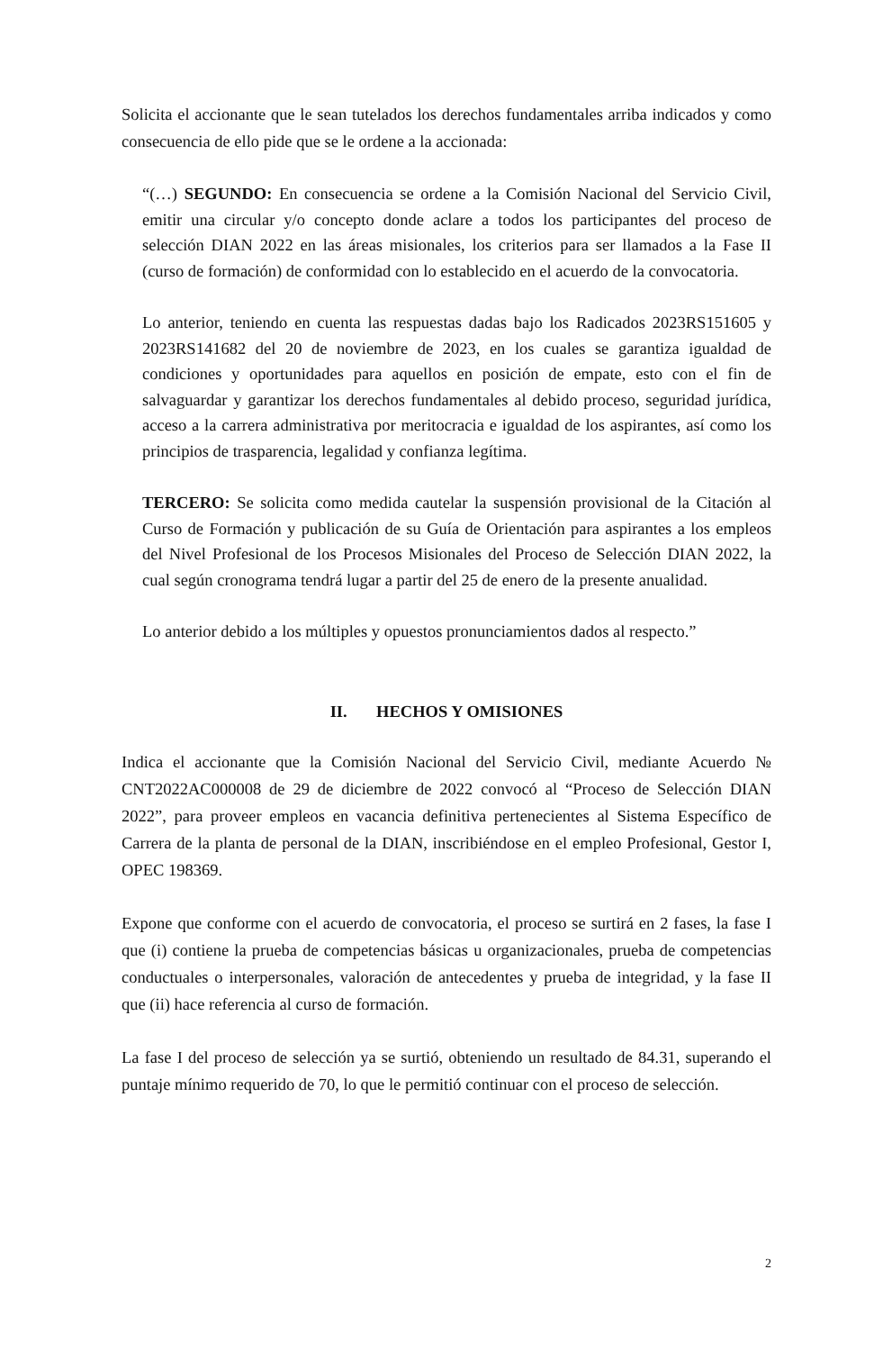Solicita el accionante que le sean tutelados los derechos fundamentales arriba indicados y como consecuencia de ello pide que se le ordene a la accionada:
“(…) SEGUNDO: En consecuencia se ordene a la Comisión Nacional del Servicio Civil, emitir una circular y/o concepto donde aclare a todos los participantes del proceso de selección DIAN 2022 en las áreas misionales, los criterios para ser llamados a la Fase II (curso de formación) de conformidad con lo establecido en el acuerdo de la convocatoria.
Lo anterior, teniendo en cuenta las respuestas dadas bajo los Radicados 2023RS151605 y 2023RS141682 del 20 de noviembre de 2023, en los cuales se garantiza igualdad de condiciones y oportunidades para aquellos en posición de empate, esto con el fin de salvaguardar y garantizar los derechos fundamentales al debido proceso, seguridad jurídica, acceso a la carrera administrativa por meritocracia e igualdad de los aspirantes, así como los principios de trasparencia, legalidad y confianza legítima.
TERCERO: Se solicita como medida cautelar la suspensión provisional de la Citación al Curso de Formación y publicación de su Guía de Orientación para aspirantes a los empleos del Nivel Profesional de los Procesos Misionales del Proceso de Selección DIAN 2022, la cual según cronograma tendrá lugar a partir del 25 de enero de la presente anualidad.
Lo anterior debido a los múltiples y opuestos pronunciamientos dados al respecto.”
II. HECHOS Y OMISIONES
Indica el accionante que la Comisión Nacional del Servicio Civil, mediante Acuerdo № CNT2022AC000008 de 29 de diciembre de 2022 convocó al “Proceso de Selección DIAN 2022”, para proveer empleos en vacancia definitiva pertenecientes al Sistema Específico de Carrera de la planta de personal de la DIAN, inscribiéndose en el empleo Profesional, Gestor I, OPEC 198369.
Expone que conforme con el acuerdo de convocatoria, el proceso se surtirá en 2 fases, la fase I que (i) contiene la prueba de competencias básicas u organizacionales, prueba de competencias conductuales o interpersonales, valoración de antecedentes y prueba de integridad, y la fase II que (ii) hace referencia al curso de formación.
La fase I del proceso de selección ya se surtió, obteniendo un resultado de 84.31, superando el puntaje mínimo requerido de 70, lo que le permitió continuar con el proceso de selección.
2